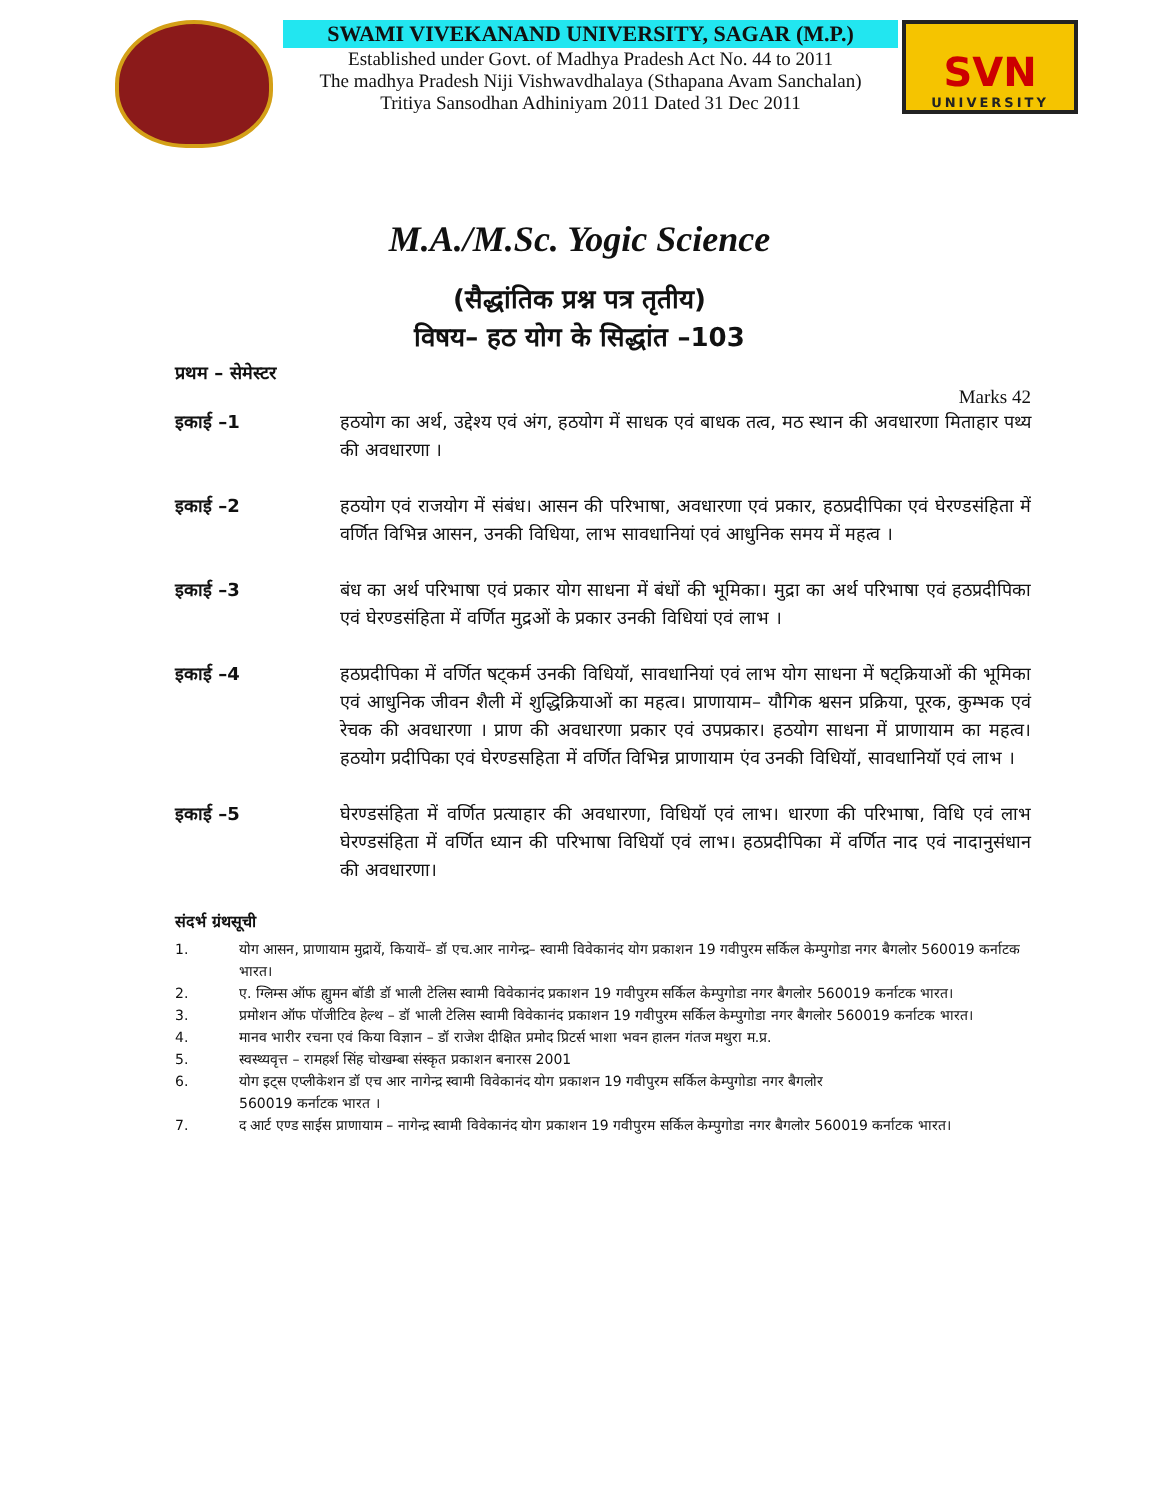SWAMI VIVEKANAND UNIVERSITY, SAGAR (M.P.)
Established under Govt. of Madhya Pradesh Act No. 44 to 2011
The madhya Pradesh Niji Vishwavdhalaya (Sthapana Avam Sanchalan)
Tritiya Sansodhan Adhiniyam 2011 Dated 31 Dec 2011
SVN
UNIVERSITY
M.A./M.Sc. Yogic Science
(सैद्धांतिक प्रश्न पत्र तृतीय)
विषय– हठ योग के सिद्धांत –103
प्रथम – सेमेस्टर
Marks 42
इकाई –1 हठयोग का अर्थ, उद्देश्य एवं अंग, हठयोग में साधक एवं बाधक तत्व, मठ स्थान की अवधारणा मिताहार पथ्य की अवधारणा ।
इकाई –2 हठयोग एवं राजयोग में संबंध। आसन की परिभाषा, अवधारणा एवं प्रकार, हठप्रदीपिका एवं घेरण्डसंहिता में वर्णित विभिन्न आसन, उनकी विधिया, लाभ सावधानियां एवं आधुनिक समय में महत्व ।
इकाई –3 बंध का अर्थ परिभाषा एवं प्रकार योग साधना में बंधों की भूमिका। मुद्रा का अर्थ परिभाषा एवं हठप्रदीपिका एवं घेरण्डसंहिता में वर्णित मुद्रओं के प्रकार उनकी विधियां एवं लाभ ।
इकाई –4 हठप्रदीपिका में वर्णित षट्कर्म उनकी विधियॉ, सावधानियां एवं लाभ योग साधना में षट्क्रियाओं की भूमिका एवं आधुनिक जीवन शैली में शुद्धिक्रियाओं का महत्व। प्राणायाम– यौगिक श्वसन प्रक्रिया, पूरक, कुम्भक एवं रेचक की अवधारणा । प्राण की अवधारणा प्रकार एवं उपप्रकार। हठयोग साधना में प्राणायाम का महत्व। हठयोग प्रदीपिका एवं घेरण्डसहिता में वर्णित विभिन्न प्राणायाम एंव उनकी विधियॉ, सावधानियॉ एवं लाभ ।
इकाई –5 घेरण्डसंहिता में वर्णित प्रत्याहार की अवधारणा, विधियॉ एवं लाभ। धारणा की परिभाषा, विधि एवं लाभ घेरण्डसंहिता में वर्णित ध्यान की परिभाषा विधियॉ एवं लाभ। हठप्रदीपिका में वर्णित नाद एवं नादानुसंधान की अवधारणा।
संदर्भ ग्रंथसूची
1. योग आसन, प्राणायाम मुद्रायें, कियायें– डॉ एच.आर नागेन्द्र– स्वामी विवेकानंद योग प्रकाशन 19 गवीपुरम सर्किल केम्पुगोडा नगर बैगलोर 560019 कर्नाटक भारत।
2. ए. ग्लिम्स ऑफ ह्युमन बॉडी डॉ भाली टेलिस स्वामी विवेकानंद प्रकाशन 19 गवीपुरम सर्किल केम्पुगोडा नगर बैगलोर 560019 कर्नाटक भारत।
3. प्रमोशन ऑफ पॉजीटिव हेल्थ – डॉ भाली टेलिस स्वामी विवेकानंद प्रकाशन 19 गवीपुरम सर्किल केम्पुगोडा नगर बैगलोर 560019 कर्नाटक भारत।
4. मानव भारीर रचना एवं किया विज्ञान – डॉ राजेश दीक्षित प्रमोद प्रिटर्स भाशा भवन हालन गंतज मथुरा म.प्र.
5. स्वस्थ्यवृत्त – रामहर्श सिंह चोखम्बा संस्कृत प्रकाशन बनारस 2001
6. योग इट्स एप्लीकेशन डॉ एच आर नागेन्द्र स्वामी विवेकानंद योग प्रकाशन 19 गवीपुरम सर्किल केम्पुगोडा नगर बैगलोर
560019 कर्नाटक भारत ।
7. द आर्ट एण्ड साईस प्राणायाम – नागेन्द्र स्वामी विवेकानंद योग प्रकाशन 19 गवीपुरम सर्किल केम्पुगोडा नगर बैगलोर 560019 कर्नाटक भारत।